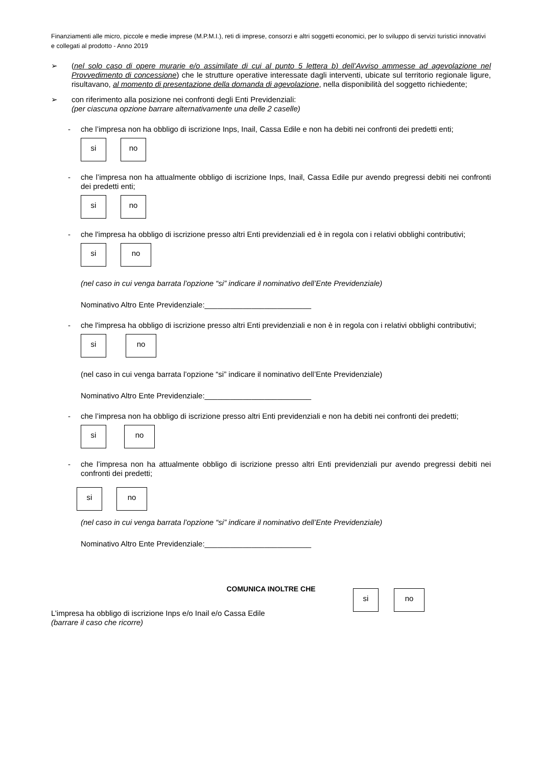Finanziamenti alle micro, piccole e medie imprese (M.P.M.I.), reti di imprese, consorzi e altri soggetti economici, per lo sviluppo di servizi turistici innovativi e collegati al prodotto - Anno 2019
➢ (nel solo caso di opere murarie e/o assimilate di cui al punto 5 lettera b) dell’Avviso ammesse ad agevolazione nel Provvedimento di concessione) che le strutture operative interessate dagli interventi, ubicate sul territorio regionale ligure, risultavano, al momento di presentazione della domanda di agevolazione, nella disponibilità del soggetto richiedente;
➢ con riferimento alla posizione nei confronti degli Enti Previdenziali:
(per ciascuna opzione barrare alternativamente una delle 2 caselle)
- che l’impresa non ha obbligo di iscrizione Inps, Inail, Cassa Edile e non ha debiti nei confronti dei predetti enti;
si no
- che l’impresa non ha attualmente obbligo di iscrizione Inps, Inail, Cassa Edile pur avendo pregressi debiti nei confronti dei predetti enti;
si no
- che l'impresa ha obbligo di iscrizione presso altri Enti previdenziali ed è in regola con i relativi obblighi contributivi;
si no
(nel caso in cui venga barrata l’opzione “si” indicare il nominativo dell’Ente Previdenziale)
Nominativo Altro Ente Previdenziale:_________________________
- che l'impresa ha obbligo di iscrizione presso altri Enti previdenziali e non è in regola con i relativi obblighi contributivi;
si no
(nel caso in cui venga barrata l’opzione “si” indicare il nominativo dell’Ente Previdenziale)
Nominativo Altro Ente Previdenziale:_________________________
- che l’impresa non ha obbligo di iscrizione presso altri Enti previdenziali e non ha debiti nei confronti dei predetti;
si no
- che l’impresa non ha attualmente obbligo di iscrizione presso altri Enti previdenziali pur avendo pregressi debiti nei confronti dei predetti;
si no
(nel caso in cui venga barrata l’opzione “si” indicare il nominativo dell’Ente Previdenziale)
Nominativo Altro Ente Previdenziale:_________________________
COMUNICA INOLTRE CHE
L’impresa ha obbligo di iscrizione Inps e/o Inail e/o Cassa Edile
(barrare il caso che ricorre)
si no